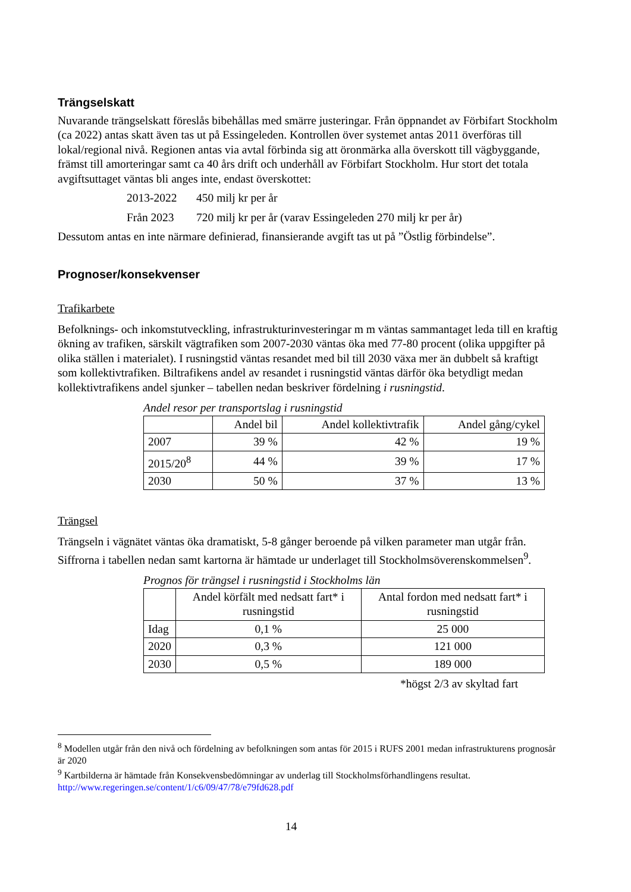Trängselskatt
Nuvarande trängselskatt föreslås bibehållas med smärre justeringar. Från öppnandet av Förbifart Stockholm (ca 2022) antas skatt även tas ut på Essingeleden. Kontrollen över systemet antas 2011 överföras till lokal/regional nivå. Regionen antas via avtal förbinda sig att öronmärka alla överskott till vägbyggande, främst till amorteringar samt ca 40 års drift och underhåll av Förbifart Stockholm. Hur stort det totala avgiftsuttaget väntas bli anges inte, endast överskottet:
2013-2022 450 milj kr per år
Från 2023 720 milj kr per år (varav Essingeleden 270 milj kr per år)
Dessutom antas en inte närmare definierad, finansierande avgift tas ut på ”Östlig förbindelse”.
Prognoser/konsekvenser
Trafikarbete
Befolknings- och inkomstutveckling, infrastrukturinvesteringar m m väntas sammantaget leda till en kraftig ökning av trafiken, särskilt vägtrafiken som 2007-2030 väntas öka med 77-80 procent (olika uppgifter på olika ställen i materialet). I rusningstid väntas resandet med bil till 2030 växa mer än dubbelt så kraftigt som kollektivtrafiken. Biltrafikens andel av resandet i rusningstid väntas därför öka betydligt medan kollektivtrafikens andel sjunker – tabellen nedan beskriver fördelning i rusningstid.
Andel resor per transportslag i rusningstid
| | Andel bil | Andel kollektivtrafik | Andel gång/cykel |
| --- | --- | --- | --- |
| 2007 | 39 % | 42 % | 19 % |
| 2015/20<sup>8</sup> | 44 % | 39 % | 17 % |
| 2030 | 50 % | 37 % | 13 % |
Trängsel
Trängseln i vägnätet väntas öka dramatiskt, 5-8 gånger beroende på vilken parameter man utgår från. Siffrorna i tabellen nedan samt kartorna är hämtade ur underlaget till Stockholmsöverenskommelsen<sup>9</sup>.
Prognos för trängsel i rusningstid i Stockholms län
| | Andel körfält med nedsatt fart* i rusningstid | Antal fordon med nedsatt fart* i rusningstid |
| --- | --- | --- |
| Idag | 0,1 % | 25 000 |
| 2020 | 0,3 % | 121 000 |
| 2030 | 0,5 % | 189 000 |
*högst 2/3 av skyltad fart
<sup>8</sup> Modellen utgår från den nivå och fördelning av befolkningen som antas för 2015 i RUFS 2001 medan infrastrukturens prognosår är 2020
<sup>9</sup> Kartbilderna är hämtade från Konsekvensbedömningar av underlag till Stockholmsförhandlingens resultat. http://www.regeringen.se/content/1/c6/09/47/78/e79fd628.pdf
14